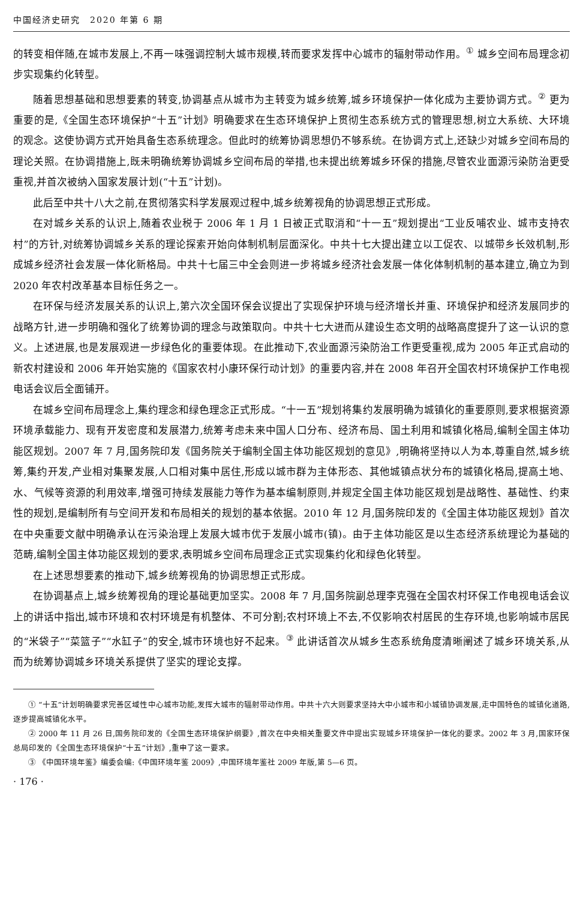中国经济史研究　2020 年第 6 期
的转变相伴随,在城市发展上,不再一味强调控制大城市规模,转而要求发挥中心城市的辐射带动作用。<sup>①</sup> 城乡空间布局理念初步实现集约化转型。
随着思想基础和思想要素的转变,协调基点从城市为主转变为城乡统筹,城乡环境保护一体化成为主要协调方式。<sup>②</sup> 更为重要的是,《全国生态环境保护“十五”计划》明确要求在生态环境保护上贯彻生态系统方式的管理思想,树立大系统、大环境的观念。这使协调方式开始具备生态系统理念。但此时的统筹协调思想仍不够系统。在协调方式上,还缺少对城乡空间布局的理论关照。在协调措施上,既未明确统筹协调城乡空间布局的举措,也未提出统筹城乡环保的措施,尽管农业面源污染防治更受重视,并首次被纳入国家发展计划(“十五”计划)。
此后至中共十八大之前,在贯彻落实科学发展观过程中,城乡统筹视角的协调思想正式形成。
在对城乡关系的认识上,随着农业税于 2006 年 1 月 1 日被正式取消和“十一五”规划提出“工业反哺农业、城市支持农村”的方针,对统筹协调城乡关系的理论探索开始向体制机制层面深化。中共十七大提出建立以工促农、以城带乡长效机制,形成城乡经济社会发展一体化新格局。中共十七届三中全会则进一步将城乡经济社会发展一体化体制机制的基本建立,确立为到 2020 年农村改革基本目标任务之一。
在环保与经济发展关系的认识上,第六次全国环保会议提出了实现保护环境与经济增长并重、环境保护和经济发展同步的战略方针,进一步明确和强化了统筹协调的理念与政策取向。中共十七大进而从建设生态文明的战略高度提升了这一认识的意义。上述进展,也是发展观进一步绿色化的重要体现。在此推动下,农业面源污染防治工作更受重视,成为 2005 年正式启动的新农村建设和 2006 年开始实施的《国家农村小康环保行动计划》的重要内容,并在 2008 年召开全国农村环境保护工作电视电话会议后全面铺开。
在城乡空间布局理念上,集约理念和绿色理念正式形成。“十一五”规划将集约发展明确为城镇化的重要原则,要求根据资源环境承载能力、现有开发密度和发展潜力,统筹考虑未来中国人口分布、经济布局、国土利用和城镇化格局,编制全国主体功能区规划。2007 年 7 月,国务院印发《国务院关于编制全国主体功能区规划的意见》,明确将坚持以人为本,尊重自然,城乡统筹,集约开发,产业相对集聚发展,人口相对集中居住,形成以城市群为主体形态、其他城镇点状分布的城镇化格局,提高土地、水、气候等资源的利用效率,增强可持续发展能力等作为基本编制原则,并规定全国主体功能区规划是战略性、基础性、约束性的规划,是编制所有与空间开发和布局相关的规划的基本依据。2010 年 12 月,国务院印发的《全国主体功能区规划》首次在中央重要文献中明确承认在污染治理上发展大城市优于发展小城市(镇)。由于主体功能区是以生态经济系统理论为基础的范畴,编制全国主体功能区规划的要求,表明城乡空间布局理念正式实现集约化和绿色化转型。
在上述思想要素的推动下,城乡统筹视角的协调思想正式形成。
在协调基点上,城乡统筹视角的理论基础更加坚实。2008 年 7 月,国务院副总理李克强在全国农村环保工作电视电话会议上的讲话中指出,城市环境和农村环境是有机整体、不可分割;农村环境上不去,不仅影响农村居民的生存环境,也影响城市居民的“米袋子”“菜篮子”“水缸子”的安全,城市环境也好不起来。<sup>③</sup> 此讲话首次从城乡生态系统角度清晰阐述了城乡环境关系,从而为统筹协调城乡环境关系提供了坚实的理论支撑。
① “十五”计划明确要求完善区域性中心城市功能,发挥大城市的辐射带动作用。中共十六大则要求坚持大中小城市和小城镇协调发展,走中国特色的城镇化道路,逐步提高城镇化水平。
② 2000 年 11 月 26 日,国务院印发的《全国生态环境保护纲要》,首次在中央相关重要文件中提出实现城乡环境保护一体化的要求。2002 年 3 月,国家环保总局印发的《全国生态环境保护“十五”计划》,重申了这一要求。
③ 《中国环境年鉴》编委会编:《中国环境年鉴 2009》,中国环境年鉴社 2009 年版,第 5—6 页。
· 176 ·